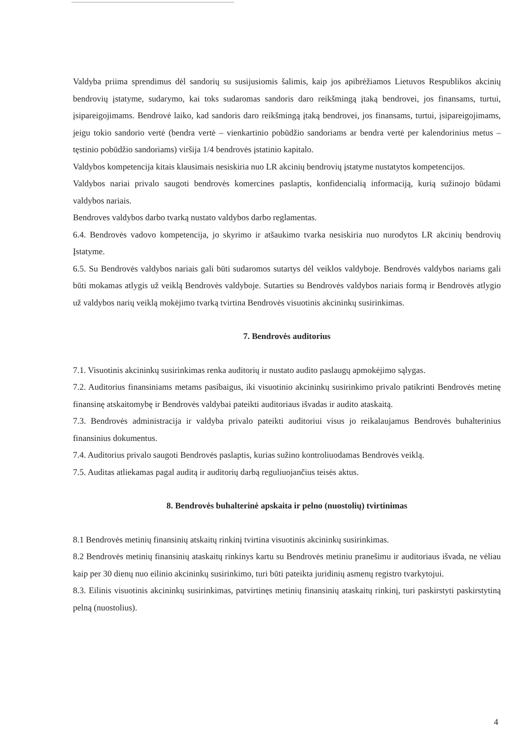Valdyba priima sprendimus dėl sandorių su susijusiomis šalimis, kaip jos apibrėžiamos Lietuvos Respublikos akcinių bendrovių įstatyme, sudarymo, kai toks sudaromas sandoris daro reikšmingą įtaką bendrovei, jos finansams, turtui, įsipareigojimams. Bendrovė laiko, kad sandoris daro reikšmingą įtaką bendrovei, jos finansams, turtui, įsipareigojimams, jeigu tokio sandorio vertė (bendra vertė – vienkartinio pobūdžio sandoriams ar bendra vertė per kalendorinius metus – tęstinio pobūdžio sandoriams) viršija 1/4 bendrovės įstatinio kapitalo.
Valdybos kompetencija kitais klausimais nesiskiria nuo LR akcinių bendrovių įstatyme nustatytos kompetencijos.
Valdybos nariai privalo saugoti bendrovės komercines paslaptis, konfidencialią informaciją, kurią sužinojo būdami valdybos nariais.
Bendroves valdybos darbo tvarką nustato valdybos darbo reglamentas.
6.4. Bendrovės vadovo kompetencija, jo skyrimo ir atšaukimo tvarka nesiskiria nuo nurodytos LR akcinių bendrovių Įstatyme.
6.5. Su Bendrovės valdybos nariais gali būti sudaromos sutartys dėl veiklos valdyboje. Bendrovės valdybos nariams gali būti mokamas atlygis už veiklą Bendrovės valdyboje. Sutarties su Bendrovės valdybos nariais formą ir Bendrovės atlygio už valdybos narių veiklą mokėjimo tvarką tvirtina Bendrovės visuotinis akcininkų susirinkimas.
7. Bendrovės auditorius
7.1. Visuotinis akcininkų susirinkimas renka auditorių ir nustato audito paslaugų apmokėjimo sąlygas.
7.2. Auditorius finansiniams metams pasibaigus, iki visuotinio akcininkų susirinkimo privalo patikrinti Bendrovės metinę finansinę atskaitomybę ir Bendrovės valdybai pateikti auditoriaus išvadas ir audito ataskaitą.
7.3. Bendrovės administracija ir valdyba privalo pateikti auditoriui visus jo reikalaujamus Bendrovės buhalterinius finansinius dokumentus.
7.4. Auditorius privalo saugoti Bendrovės paslaptis, kurias sužino kontroliuodamas Bendrovės veiklą.
7.5. Auditas atliekamas pagal auditą ir auditorių darbą reguliuojančius teisės aktus.
8. Bendrovės buhalterinė apskaita ir pelno (nuostolių) tvirtinimas
8.1 Bendrovės metinių finansinių atskaitų rinkinį tvirtina visuotinis akcininkų susirinkimas.
8.2 Bendrovės metinių finansinių ataskaitų rinkinys kartu su Bendrovės metiniu pranešimu ir auditoriaus išvada, ne vėliau kaip per 30 dienų nuo eilinio akcininkų susirinkimo, turi būti pateikta juridinių asmenų registro tvarkytojui.
8.3. Eilinis visuotinis akcininkų susirinkimas, patvirtinęs metinių finansinių ataskaitų rinkinį, turi paskirstyti paskirstytiną pelną (nuostolius).
4